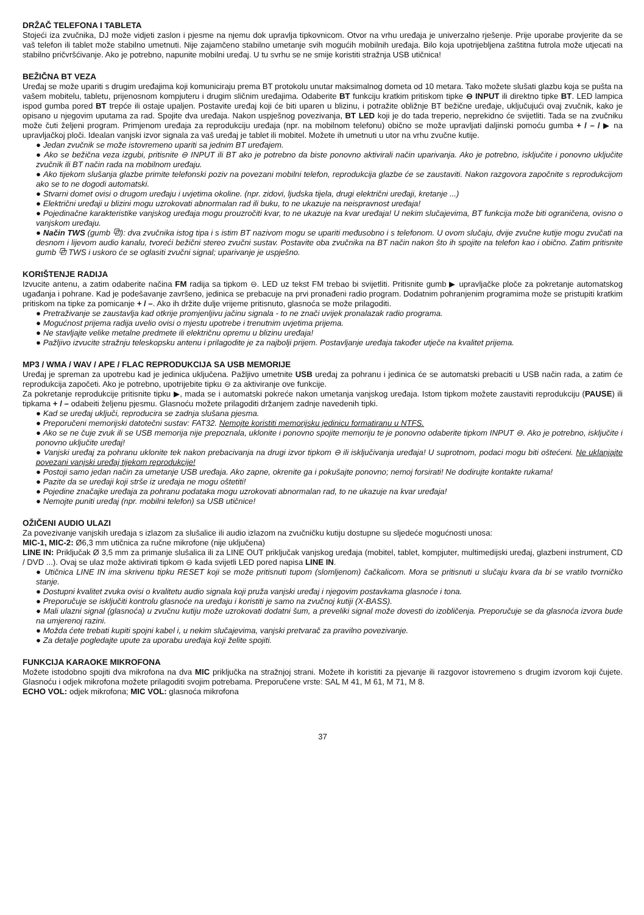DRŽAČ TELEFONA I TABLETA
Stojeći iza zvučnika, DJ može vidjeti zaslon i pjesme na njemu dok upravlja tipkovnicom. Otvor na vrhu uređaja je univerzalno rješenje. Prije uporabe provjerite da se vaš telefon ili tablet može stabilno umetnuti. Nije zajamčeno stabilno umetanje svih mogućih mobilnih uređaja. Bilo koja upotrijebljena zaštitna futrola može utjecati na stabilno pričvršćivanje. Ako je potrebno, napunite mobilni uređaj. U tu svrhu se ne smije koristiti stražnja USB utičnica!
BEŽIČNA BT VEZA
Uređaj se može upariti s drugim uređajima koji komuniciraju prema BT protokolu unutar maksimalnog dometa od 10 metara. Tako možete slušati glazbu koja se pušta na vašem mobitelu, tabletu, prijenosnom kompjuteru i drugim sličnim uređajima. Odaberite BT funkciju kratkim pritiskom tipke ⊖ INPUT ili direktno tipke BT. LED lampica ispod gumba pored BT trepće ili ostaje upaljen. Postavite uređaj koji će biti uparen u blizinu, i potražite obližnje BT bežične uređaje, uključujući ovaj zvučnik, kako je opisano u njegovim uputama za rad. Spojite dva uređaja. Nakon uspješnog povezivanja, BT LED koji je do tada treperio, neprekidno će svijetliti. Tada se na zvučniku može čuti željeni program. Primjenom uređaja za reprodukciju uređaja (npr. na mobilnom telefonu) obično se može upravljati daljinski pomoću gumba + / – / ▶ na upravljačkoj ploči. Idealan vanjski izvor signala za vaš uređaj je tablet ili mobitel. Možete ih umetnuti u utor na vrhu zvučne kutije.
● Jedan zvučnik se može istovremeno upariti sa jednim BT uređajem.
● Ako se bežična veza izgubi, pritisnite ⊖ INPUT ili BT ako je potrebno da biste ponovno aktivirali način uparivanja. Ako je potrebno, isključite i ponovno uključite zvučnik ili BT način rada na mobilnom uređaju.
● Ako tijekom slušanja glazbe primite telefonski poziv na povezani mobilni telefon, reprodukcija glazbe će se zaustaviti. Nakon razgovora započnite s reprodukcijom ako se to ne dogodi automatski.
● Stvarni domet ovisi o drugom uređaju i uvjetima okoline. (npr. zidovi, ljudska tijela, drugi električni uređaji, kretanje ...)
● Električni uređaji u blizini mogu uzrokovati abnormalan rad ili buku, to ne ukazuje na neispravnost uređaja!
● Pojedinačne karakteristike vanjskog uređaja mogu prouzročiti kvar, to ne ukazuje na kvar uređaja! U nekim slučajevima, BT funkcija može biti ograničena, ovisno o vanjskom uređaju.
● Način TWS (gumb ⧉): dva zvučnika istog tipa i s istim BT nazivom mogu se upariti međusobno i s telefonom. U ovom slučaju, dvije zvučne kutije mogu zvučati na desnom i lijevom audio kanalu, tvoreći bežični stereo zvučni sustav. Postavite oba zvučnika na BT način nakon što ih spojite na telefon kao i obično. Zatim pritisnite gumb ⧉ TWS i uskoro će se oglasiti zvučni signal; uparivanje je uspješno.
KORIŠTENJE RADIJA
Izvucite antenu, a zatim odaberite načina FM radija sa tipkom ⊖. LED uz tekst FM trebao bi svijetliti. Pritisnite gumb ▶ upravljačke ploče za pokretanje automatskog ugađanja i pohrane. Kad je podešavanje završeno, jedinica se prebacuje na prvi pronađeni radio program. Dodatnim pohranjenim programima može se pristupiti kratkim pritiskom na tipke za pomicanje + / –. Ako ih držite dulje vrijeme pritisnuto, glasnoća se može prilagoditi.
● Pretraživanje se zaustavlja kad otkrije promjenljivu jačinu signala - to ne znači uvijek pronalazak radio programa.
● Mogućnost prijema radija uvelio ovisi o mjestu upotrebe i trenutnim uvjetima prijema.
● Ne stavljajte velike metalne predmete ili električnu opremu u blizinu uređaja!
● Pažljivo izvucite stražnju teleskopsku antenu i prilagodite je za najbolji prijem. Postavljanje uređaja također utječe na kvalitet prijema.
MP3 / WMA / WAV / APE / FLAC REPRODUKCIJA SA USB MEMORIJE
Uređaj je spreman za upotrebu kad je jedinica uključena. Pažljivo umetnite USB uređaj za pohranu i jedinica će se automatski prebaciti u USB način rada, a zatim će reprodukcija započeti. Ako je potrebno, upotrijebite tipku ⊖ za aktiviranje ove funkcije.
Za pokretanje reprodukcije pritisnite tipku ▶, mada se i automatski pokreće nakon umetanja vanjskog uređaja. Istom tipkom možete zaustaviti reprodukciju (PAUSE) ili tipkama + / – odabeiti željenu pjesmu. Glasnoću možete prilagoditi držanjem zadnje navedenih tipki.
● Kad se uređaj uključi, reproducira se zadnja slušana pjesma.
● Preporučeni memorijski datotečni sustav: FAT32. Nemojte koristiti memorijsku jedinicu formatiranu u NTFS.
● Ako se ne čuje zvuk ili se USB memorija nije prepoznala, uklonite i ponovno spojite memoriju te je ponovno odaberite tipkom INPUT ⊖. Ako je potrebno, isključite i ponovno uključite uređaj!
● Vanjski uređaj za pohranu uklonite tek nakon prebacivanja na drugi izvor tipkom ⊖ ili isključivanja uređaja! U suprotnom, podaci mogu biti oštećeni. Ne uklanjajte povezani vanjski uređaj tijekom reprodukcije!
● Postoji samo jedan način za umetanje USB uređaja. Ako zapne, okrenite ga i pokušajte ponovno; nemoj forsirati! Ne dodirujte kontakte rukama!
● Pazite da se uređaji koji strše iz uređaja ne mogu oštetiti!
● Pojedine značajke uređaja za pohranu podataka mogu uzrokovati abnormalan rad, to ne ukazuje na kvar uređaja!
● Nemojte puniti uređaj (npr. mobilni telefon) sa USB utičnice!
OŽIČENI AUDIO ULAZI
Za povezivanje vanjskih uređaja s izlazom za slušalice ili audio izlazom na zvučničku kutiju dostupne su sljedeće mogućnosti unosa:
MIC-1, MIC-2: Ø6,3 mm utičnica za ručne mikrofone (nije uključena)
LINE IN: Priključak Ø 3,5 mm za primanje slušalica ili za LINE OUT priključak vanjskog uređaja (mobitel, tablet, kompjuter, multimedijski uređaj, glazbeni instrument, CD / DVD ...). Ovaj se ulaz može aktivirati tipkom ⊖ kada svijetli LED pored napisa LINE IN.
● Utičnica LINE IN ima skrivenu tipku RESET koji se može pritisnuti tupom (slomljenom) čačkalicom. Mora se pritisnuti u slučaju kvara da bi se vratilo tvorničko stanje.
● Dostupni kvalitet zvuka ovisi o kvalitetu audio signala koji pruža vanjski uređaj i njegovim postavkama glasnoće i tona.
● Preporučuje se isključiti kontrolu glasnoće na uređaju i koristiti je samo na zvučnoj kutiji (X-BASS).
● Mali ulazni signal (glasnoća) u zvučnu kutiju može uzrokovati dodatni šum, a preveliki signal može dovesti do izobličenja. Preporučuje se da glasnoća izvora bude na umjerenoj razini.
● Možda ćete trebati kupiti spojni kabel i, u nekim slučajevima, vanjski pretvarač za pravilno povezivanje.
● Za detalje pogledajte upute za uporabu uređaja koji želite spojiti.
FUNKCIJA KARAOKE MIKROFONA
Možete istodobno spojiti dva mikrofona na dva MIC priključka na stražnjoj strani. Možete ih koristiti za pjevanje ili razgovor istovremeno s drugim izvorom koji čujete. Glasnoću i odjek mikrofona možete prilagoditi svojim potrebama. Preporučene vrste: SAL M 41, M 61, M 71, M 8.
ECHO VOL: odjek mikrofona; MIC VOL: glasnoća mikrofona
37